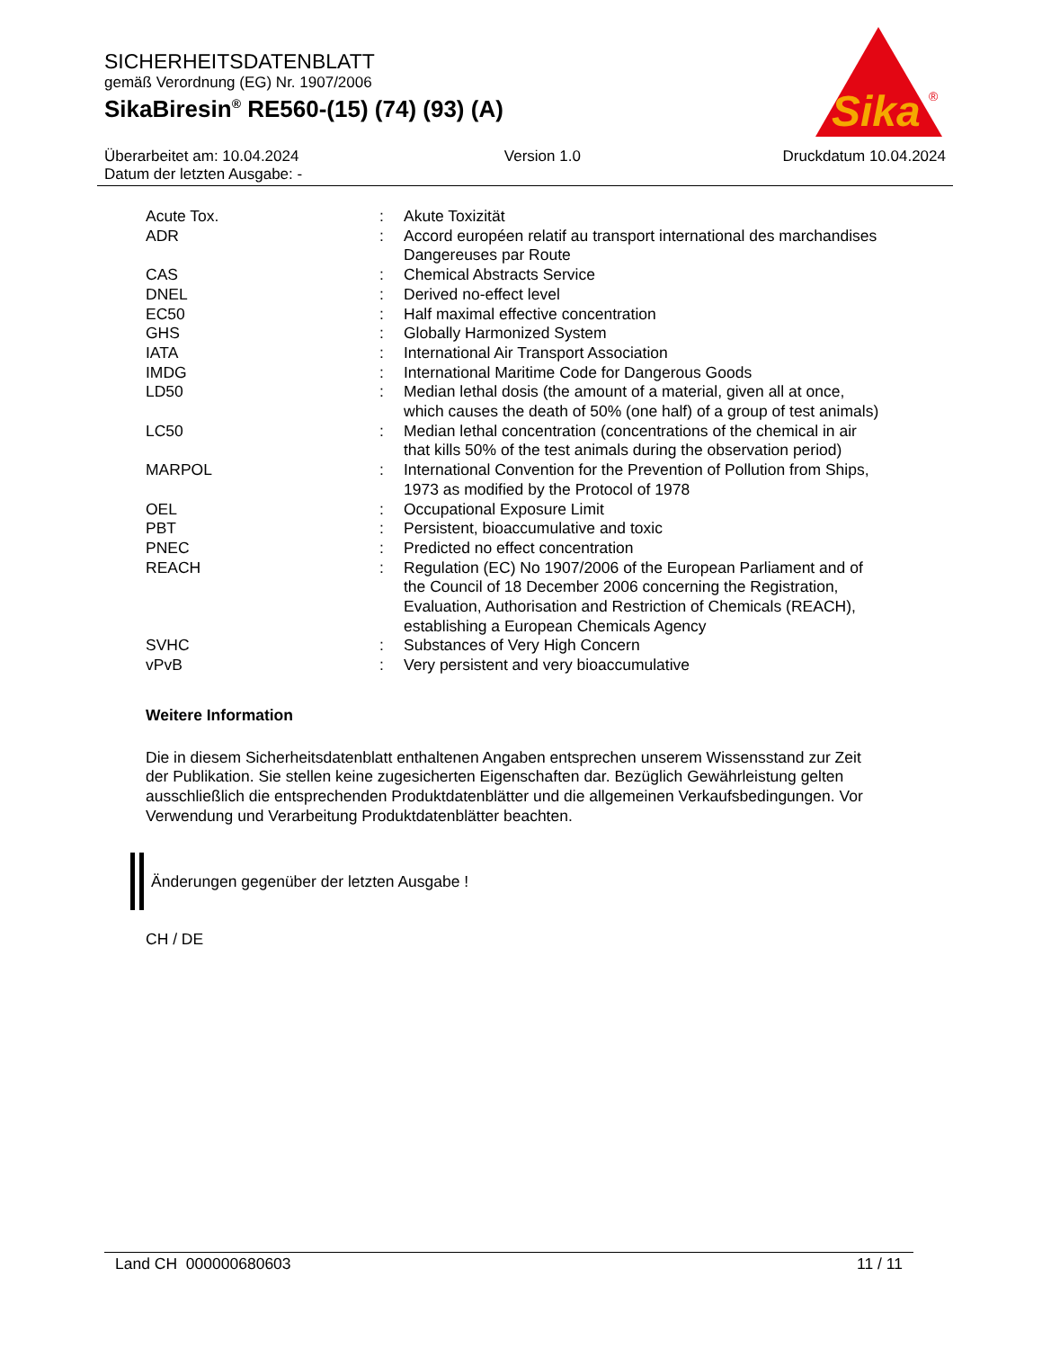SICHERHEITSDATENBLATT
gemäß Verordnung (EG) Nr. 1907/2006
SikaBiresin<sup>®</sup> RE560-(15) (74) (93) (A)
Sika
®
Überarbeitet am: 10.04.2024
Datum der letzten Ausgabe: -
Version 1.0 Druckdatum 10.04.2024
| Acute Tox. | : | Akute Toxizität |
| ADR | : | Accord européen relatif au transport international des marchandises Dangereuses par Route |
| CAS | : | Chemical Abstracts Service |
| DNEL | : | Derived no-effect level |
| EC50 | : | Half maximal effective concentration |
| GHS | : | Globally Harmonized System |
| IATA | : | International Air Transport Association |
| IMDG | : | International Maritime Code for Dangerous Goods |
| LD50 | : | Median lethal dosis (the amount of a material, given all at once, which causes the death of 50% (one half) of a group of test animals) |
| LC50 | : | Median lethal concentration (concentrations of the chemical in air that kills 50% of the test animals during the observation period) |
| MARPOL | : | International Convention for the Prevention of Pollution from Ships, 1973 as modified by the Protocol of 1978 |
| OEL | : | Occupational Exposure Limit |
| PBT | : | Persistent, bioaccumulative and toxic |
| PNEC | : | Predicted no effect concentration |
| REACH | : | Regulation (EC) No 1907/2006 of the European Parliament and of the Council of 18 December 2006 concerning the Registration, Evaluation, Authorisation and Restriction of Chemicals (REACH), establishing a European Chemicals Agency |
| SVHC | : | Substances of Very High Concern |
| vPvB | : | Very persistent and very bioaccumulative |
Weitere Information
Die in diesem Sicherheitsdatenblatt enthaltenen Angaben entsprechen unserem Wissensstand zur Zeit der Publikation. Sie stellen keine zugesicherten Eigenschaften dar. Bezüglich Gewährleistung gelten ausschließlich die entsprechenden Produktdatenblätter und die allgemeinen Verkaufsbedingungen. Vor Verwendung und Verarbeitung Produktdatenblätter beachten.
Änderungen gegenüber der letzten Ausgabe !
CH / DE
Land CH 000000680603 11 / 11